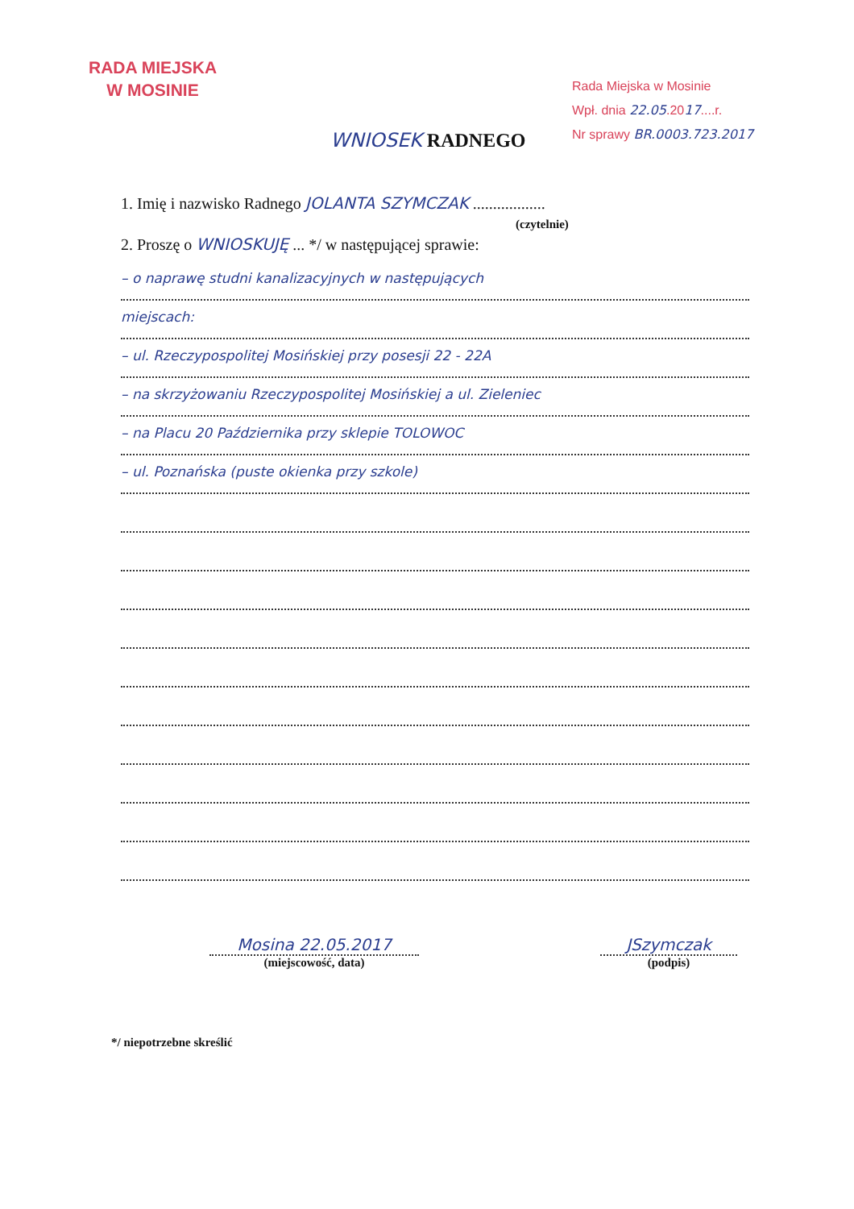RADA MIEJSKA
W MOSINIE
Rada Miejska w Mosinie
Wpł. dnia 22.05.2017....r.
Nr sprawy BR.0003.723.2017
WNIOSEK RADNEGO
1. Imię i nazwisko Radnego JOLANTA SZYMCZAK ..................
(czytelnie)
2. Proszę o WNIOSKUJĘ ... */ w następującej sprawie:
– o naprawę studni kanalizacyjnych w następujących
miejscach:
– ul. Rzeczypospolitej Mosińskiej przy posesji 22 - 22A
– na skrzyżowaniu Rzeczypospolitej Mosińskiej a ul. Zieleniec
– na Placu 20 Października przy sklepie TOLOWOC
– ul. Poznańska (puste okienka przy szkole)
Mosina 22.05.2017
(miejscowość, data)
JSzymczak
(podpis)
*/ niepotrzebne skreślić